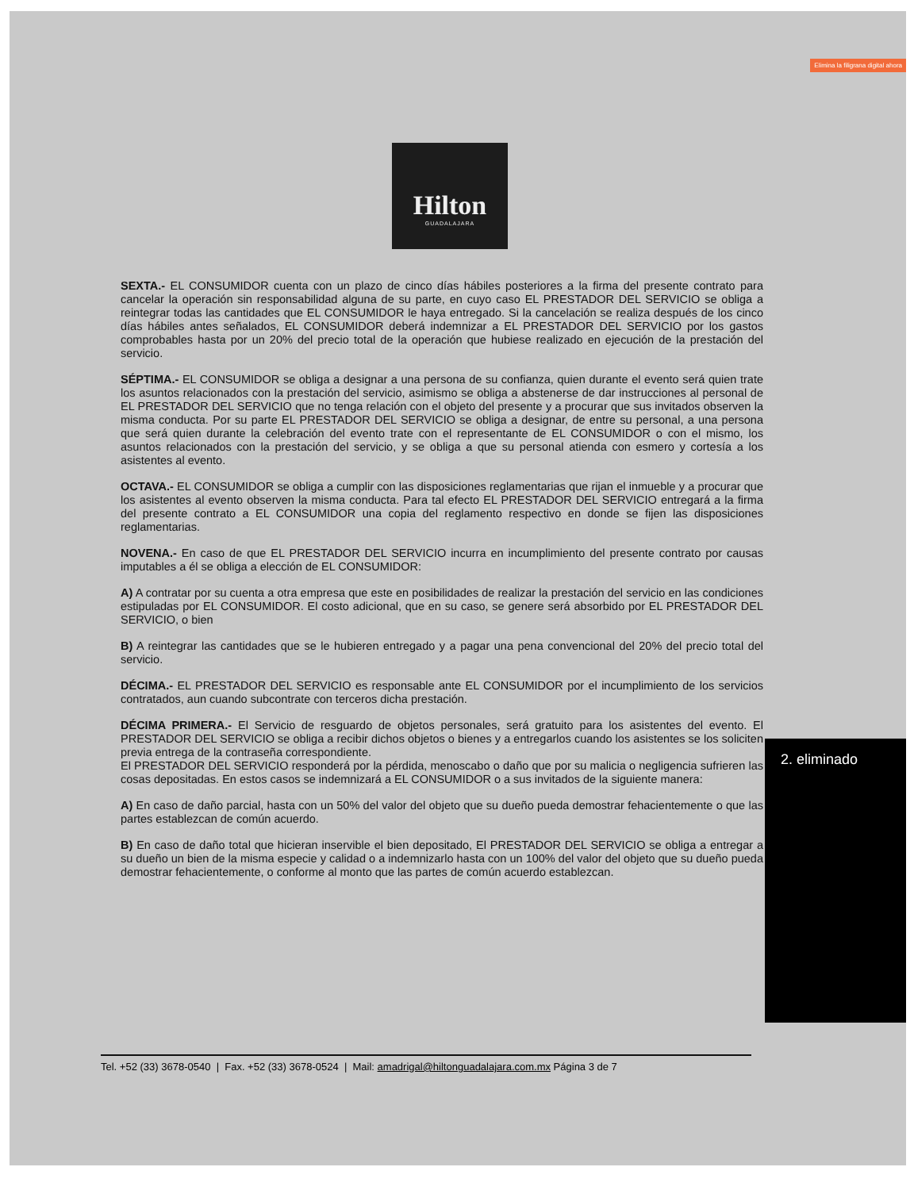Elimina la filigrana digital ahora
2. eliminado
Hilton
GUADALAJARA
SEXTA.- EL CONSUMIDOR cuenta con un plazo de cinco días hábiles posteriores a la firma del presente contrato para cancelar la operación sin responsabilidad alguna de su parte, en cuyo caso EL PRESTADOR DEL SERVICIO se obliga a reintegrar todas las cantidades que EL CONSUMIDOR le haya entregado. Si la cancelación se realiza después de los cinco días hábiles antes señalados, EL CONSUMIDOR deberá indemnizar a EL PRESTADOR DEL SERVICIO por los gastos comprobables hasta por un 20% del precio total de la operación que hubiese realizado en ejecución de la prestación del servicio.
SÉPTIMA.- EL CONSUMIDOR se obliga a designar a una persona de su confianza, quien durante el evento será quien trate los asuntos relacionados con la prestación del servicio, asimismo se obliga a abstenerse de dar instrucciones al personal de EL PRESTADOR DEL SERVICIO que no tenga relación con el objeto del presente y a procurar que sus invitados observen la misma conducta. Por su parte EL PRESTADOR DEL SERVICIO se obliga a designar, de entre su personal, a una persona que será quien durante la celebración del evento trate con el representante de EL CONSUMIDOR o con el mismo, los asuntos relacionados con la prestación del servicio, y se obliga a que su personal atienda con esmero y cortesía a los asistentes al evento.
OCTAVA.- EL CONSUMIDOR se obliga a cumplir con las disposiciones reglamentarias que rijan el inmueble y a procurar que los asistentes al evento observen la misma conducta. Para tal efecto EL PRESTADOR DEL SERVICIO entregará a la firma del presente contrato a EL CONSUMIDOR una copia del reglamento respectivo en donde se fijen las disposiciones reglamentarias.
NOVENA.- En caso de que EL PRESTADOR DEL SERVICIO incurra en incumplimiento del presente contrato por causas imputables a él se obliga a elección de EL CONSUMIDOR:
A) A contratar por su cuenta a otra empresa que este en posibilidades de realizar la prestación del servicio en las condiciones estipuladas por EL CONSUMIDOR. El costo adicional, que en su caso, se genere será absorbido por EL PRESTADOR DEL SERVICIO, o bien
B) A reintegrar las cantidades que se le hubieren entregado y a pagar una pena convencional del 20% del precio total del servicio.
DÉCIMA.- EL PRESTADOR DEL SERVICIO es responsable ante EL CONSUMIDOR por el incumplimiento de los servicios contratados, aun cuando subcontrate con terceros dicha prestación.
DÉCIMA PRIMERA.- El Servicio de resguardo de objetos personales, será gratuito para los asistentes del evento. El PRESTADOR DEL SERVICIO se obliga a recibir dichos objetos o bienes y a entregarlos cuando los asistentes se los soliciten previa entrega de la contraseña correspondiente.
El PRESTADOR DEL SERVICIO responderá por la pérdida, menoscabo o daño que por su malicia o negligencia sufrieren las cosas depositadas. En estos casos se indemnizará a EL CONSUMIDOR o a sus invitados de la siguiente manera:
A) En caso de daño parcial, hasta con un 50% del valor del objeto que su dueño pueda demostrar fehacientemente o que las partes establezcan de común acuerdo.
B) En caso de daño total que hicieran inservible el bien depositado, El PRESTADOR DEL SERVICIO se obliga a entregar a su dueño un bien de la misma especie y calidad o a indemnizarlo hasta con un 100% del valor del objeto que su dueño pueda demostrar fehacientemente, o conforme al monto que las partes de común acuerdo establezcan.
Tel. +52 (33) 3678-0540 | Fax. +52 (33) 3678-0524 | Mail: amadrigal@hiltonguadalajara.com.mx Página 3 de 7